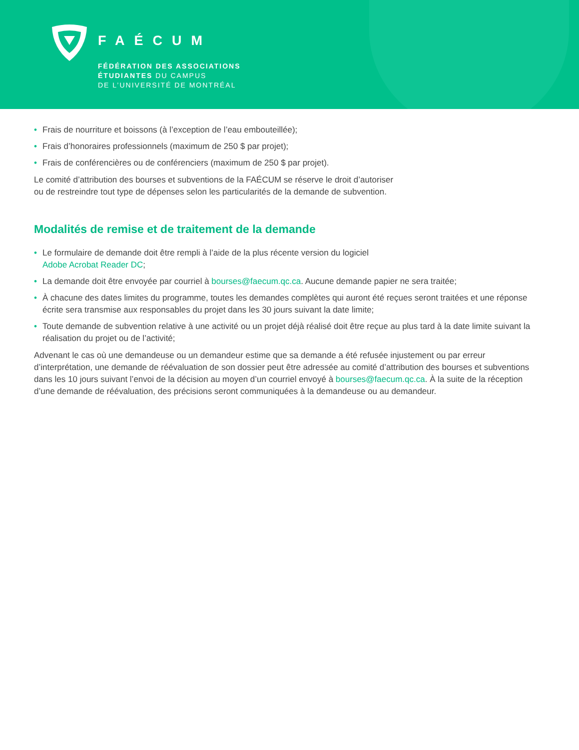FAÉCUM
FÉDÉRATION DES ASSOCIATIONS
ÉTUDIANTES DU CAMPUS
DE L’UNIVERSITÉ DE MONTRÉAL
• Frais de nourriture et boissons (à l’exception de l’eau embouteillée);
• Frais d’honoraires professionnels (maximum de 250 $ par projet);
• Frais de conférencières ou de conférenciers (maximum de 250 $ par projet).
Le comité d’attribution des bourses et subventions de la FAÉCUM se réserve le droit d’autoriser
ou de restreindre tout type de dépenses selon les particularités de la demande de subvention.
Modalités de remise et de traitement de la demande
• Le formulaire de demande doit être rempli à l’aide de la plus récente version du logiciel
Adobe Acrobat Reader DC;
• La demande doit être envoyée par courriel à bourses@faecum.qc.ca. Aucune demande papier ne sera traitée;
• À chacune des dates limites du programme, toutes les demandes complètes qui auront été reçues seront traitées et une réponse écrite sera transmise aux responsables du projet dans les 30 jours suivant la date limite;
• Toute demande de subvention relative à une activité ou un projet déjà réalisé doit être reçue au plus tard à la date limite suivant la réalisation du projet ou de l’activité;
Advenant le cas où une demandeuse ou un demandeur estime que sa demande a été refusée injustement ou par erreur d’interprétation, une demande de réévaluation de son dossier peut être adressée au comité d’attribution des bourses et subventions dans les 10 jours suivant l’envoi de la décision au moyen d’un courriel envoyé à bourses@faecum.qc.ca. À la suite de la réception d’une demande de réévaluation, des précisions seront communiquées à la demandeuse ou au demandeur.